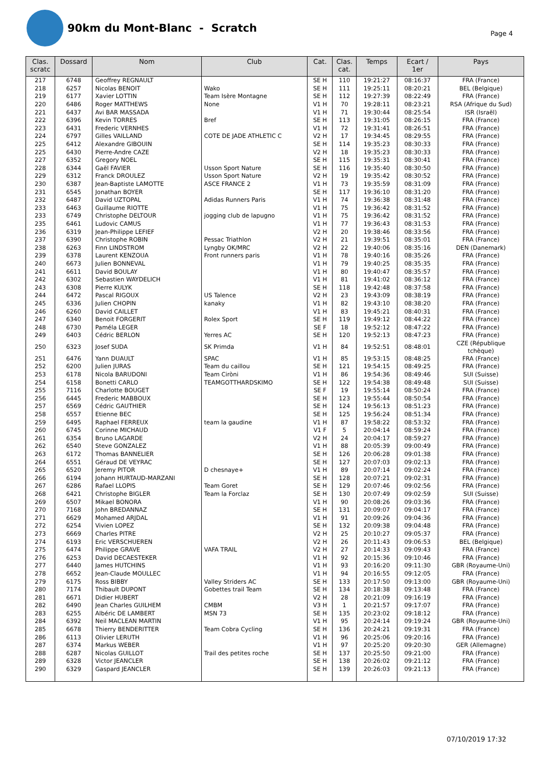90km du Mont-Blanc - Scratch
Page 4
| Clas. scratc | Dossard | Nom | Club | Cat. | Clas. cat. | Temps | Ecart / 1er | Pays |
| --- | --- | --- | --- | --- | --- | --- | --- | --- |
| 217 | 6748 | Geoffrey REGNAULT | | SE H | 110 | 19:21:27 | 08:16:37 | FRA (France) |
| 218 | 6257 | Nicolas BENOIT | Wako | SE H | 111 | 19:25:11 | 08:20:21 | BEL (Belgique) |
| 219 | 6177 | Xavier LOTTIN | Team Isère Montagne | SE H | 112 | 19:27:39 | 08:22:49 | FRA (France) |
| 220 | 6486 | Roger MATTHEWS | None | V1 H | 70 | 19:28:11 | 08:23:21 | RSA (Afrique du Sud) |
| 221 | 6437 | Avi BAR MASSADA | | V1 H | 71 | 19:30:44 | 08:25:54 | ISR (Israël) |
| 222 | 6396 | Kevin TORRES | Bref | SE H | 113 | 19:31:05 | 08:26:15 | FRA (France) |
| 223 | 6431 | Frederic VERNHES | | V1 H | 72 | 19:31:41 | 08:26:51 | FRA (France) |
| 224 | 6797 | Gilles VAILLAND | COTE DE JADE ATHLETIC C | V2 H | 17 | 19:34:45 | 08:29:55 | FRA (France) |
| 225 | 6412 | Alexandre GIBOUIN | | SE H | 114 | 19:35:23 | 08:30:33 | FRA (France) |
| 225 | 6430 | Pierre-Andre CAZE | | V2 H | 18 | 19:35:23 | 08:30:33 | FRA (France) |
| 227 | 6352 | Gregory NOEL | | SE H | 115 | 19:35:31 | 08:30:41 | FRA (France) |
| 228 | 6344 | Gaël FAVIER | Usson Sport Nature | SE H | 116 | 19:35:40 | 08:30:50 | FRA (France) |
| 229 | 6312 | Franck DROULEZ | Usson Sport Nature | V2 H | 19 | 19:35:42 | 08:30:52 | FRA (France) |
| 230 | 6387 | Jean-Baptiste LAMOTTE | ASCE FRANCE 2 | V1 H | 73 | 19:35:59 | 08:31:09 | FRA (France) |
| 231 | 6545 | Jonathan BOYER | | SE H | 117 | 19:36:10 | 08:31:20 | FRA (France) |
| 232 | 6487 | David UZTOPAL | Adidas Runners Paris | V1 H | 74 | 19:36:38 | 08:31:48 | FRA (France) |
| 233 | 6463 | Guillaume RIOTTE | | V1 H | 75 | 19:36:42 | 08:31:52 | FRA (France) |
| 233 | 6749 | Christophe DELTOUR | jogging club de lapugno | V1 H | 75 | 19:36:42 | 08:31:52 | FRA (France) |
| 235 | 6461 | Ludovic CAMUS | | V1 H | 77 | 19:36:43 | 08:31:53 | FRA (France) |
| 236 | 6319 | Jean-Philippe LEFIEF | | V2 H | 20 | 19:38:46 | 08:33:56 | FRA (France) |
| 237 | 6390 | Christophe ROBIN | Pessac Triathlon | V2 H | 21 | 19:39:51 | 08:35:01 | FRA (France) |
| 238 | 6263 | Finn LINDSTROM | Lyngby OK/MRC | V2 H | 22 | 19:40:06 | 08:35:16 | DEN (Danemark) |
| 239 | 6378 | Laurent KENZOUA | Front runners paris | V1 H | 78 | 19:40:16 | 08:35:26 | FRA (France) |
| 240 | 6673 | Julien BONNEVAL | | V1 H | 79 | 19:40:25 | 08:35:35 | FRA (France) |
| 241 | 6611 | David BOULAY | | V1 H | 80 | 19:40:47 | 08:35:57 | FRA (France) |
| 242 | 6302 | Sebastien WAYDELICH | | V1 H | 81 | 19:41:02 | 08:36:12 | FRA (France) |
| 243 | 6308 | Pierre KULYK | | SE H | 118 | 19:42:48 | 08:37:58 | FRA (France) |
| 244 | 6472 | Pascal RIGOUX | US Talence | V2 H | 23 | 19:43:09 | 08:38:19 | FRA (France) |
| 245 | 6336 | Julien CHOPIN | kanaky | V1 H | 82 | 19:43:10 | 08:38:20 | FRA (France) |
| 246 | 6260 | David CAILLET | | V1 H | 83 | 19:45:21 | 08:40:31 | FRA (France) |
| 247 | 6340 | Benoit FORGERIT | Rolex Sport | SE H | 119 | 19:49:12 | 08:44:22 | FRA (France) |
| 248 | 6730 | Paméla LEGER | | SE F | 18 | 19:52:12 | 08:47:22 | FRA (France) |
| 249 | 6403 | Cédric BERLON | Yerres AC | SE H | 120 | 19:52:13 | 08:47:23 | FRA (France) |
| 250 | 6323 | Josef SUDA | SK Primda | V1 H | 84 | 19:52:51 | 08:48:01 | CZE (République tchèque) |
| 251 | 6476 | Yann DUAULT | SPAC | V1 H | 85 | 19:53:15 | 08:48:25 | FRA (France) |
| 252 | 6200 | Julien JURAS | Team du caillou | SE H | 121 | 19:54:15 | 08:49:25 | FRA (France) |
| 253 | 6178 | Nicola BARUDONI | Team Ciròni | V1 H | 86 | 19:54:36 | 08:49:46 | SUI (Suisse) |
| 254 | 6158 | Bonetti CARLO | TEAMGOTTHARDSKIMO | SE H | 122 | 19:54:38 | 08:49:48 | SUI (Suisse) |
| 255 | 7116 | Charlotte BOUGET | | SE F | 19 | 19:55:14 | 08:50:24 | FRA (France) |
| 256 | 6445 | Frederic MABBOUX | | SE H | 123 | 19:55:44 | 08:50:54 | FRA (France) |
| 257 | 6569 | Cédric GAUTHIER | | SE H | 124 | 19:56:13 | 08:51:23 | FRA (France) |
| 258 | 6557 | Etienne BEC | | SE H | 125 | 19:56:24 | 08:51:34 | FRA (France) |
| 259 | 6495 | Raphael FERREUX | team la gaudine | V1 H | 87 | 19:58:22 | 08:53:32 | FRA (France) |
| 260 | 6745 | Corinne MICHAUD | | V1 F | 5 | 20:04:14 | 08:59:24 | FRA (France) |
| 261 | 6354 | Bruno LAGARDE | | V2 H | 24 | 20:04:17 | 08:59:27 | FRA (France) |
| 262 | 6540 | Steve GONZALEZ | | V1 H | 88 | 20:05:39 | 09:00:49 | FRA (France) |
| 263 | 6172 | Thomas BANNELIER | | SE H | 126 | 20:06:28 | 09:01:38 | FRA (France) |
| 264 | 6551 | Géraud DE VEYRAC | | SE H | 127 | 20:07:03 | 09:02:13 | FRA (France) |
| 265 | 6520 | Jeremy PITOR | D chesnaye+ | V1 H | 89 | 20:07:14 | 09:02:24 | FRA (France) |
| 266 | 6194 | Johann HURTAUD-MARZANI | | SE H | 128 | 20:07:21 | 09:02:31 | FRA (France) |
| 267 | 6286 | Rafael LLOPIS | Team Goret | SE H | 129 | 20:07:46 | 09:02:56 | FRA (France) |
| 268 | 6421 | Christophe BIGLER | Team la Forclaz | SE H | 130 | 20:07:49 | 09:02:59 | SUI (Suisse) |
| 269 | 6507 | Mikael BONORA | | V1 H | 90 | 20:08:26 | 09:03:36 | FRA (France) |
| 270 | 7168 | John BREDANNAZ | | SE H | 131 | 20:09:07 | 09:04:17 | FRA (France) |
| 271 | 6629 | Mohamed ARJDAL | | V1 H | 91 | 20:09:26 | 09:04:36 | FRA (France) |
| 272 | 6254 | Vivien LOPEZ | | SE H | 132 | 20:09:38 | 09:04:48 | FRA (France) |
| 273 | 6669 | Charles PITRE | | V2 H | 25 | 20:10:27 | 09:05:37 | FRA (France) |
| 274 | 6193 | Eric VERSCHUEREN | | V2 H | 26 | 20:11:43 | 09:06:53 | BEL (Belgique) |
| 275 | 6474 | Philippe GRAVE | VAFA TRAIL | V2 H | 27 | 20:14:33 | 09:09:43 | FRA (France) |
| 276 | 6253 | David DECAESTEKER | | V1 H | 92 | 20:15:36 | 09:10:46 | FRA (France) |
| 277 | 6440 | James HUTCHINS | | V1 H | 93 | 20:16:20 | 09:11:30 | GBR (Royaume-Uni) |
| 278 | 6652 | Jean-Claude MOULLEC | | V1 H | 94 | 20:16:55 | 09:12:05 | FRA (France) |
| 279 | 6175 | Ross BIBBY | Valley Striders AC | SE H | 133 | 20:17:50 | 09:13:00 | GBR (Royaume-Uni) |
| 280 | 7174 | Thibault DUPONT | Gobettes trail Team | SE H | 134 | 20:18:38 | 09:13:48 | FRA (France) |
| 281 | 6671 | Didier HUBERT | | V2 H | 28 | 20:21:09 | 09:16:19 | FRA (France) |
| 282 | 6490 | Jean Charles GUILHEM | CMBM | V3 H | 1 | 20:21:57 | 09:17:07 | FRA (France) |
| 283 | 6255 | Albéric DE LAMBERT | MSN 73 | SE H | 135 | 20:23:02 | 09:18:12 | FRA (France) |
| 284 | 6392 | Neil MACLEAN MARTIN | | V1 H | 95 | 20:24:14 | 09:19:24 | GBR (Royaume-Uni) |
| 285 | 6678 | Thierry BENDERITTER | Team Cobra Cycling | SE H | 136 | 20:24:21 | 09:19:31 | FRA (France) |
| 286 | 6113 | Olivier LERUTH | | V1 H | 96 | 20:25:06 | 09:20:16 | FRA (France) |
| 287 | 6374 | Markus WEBER | | V1 H | 97 | 20:25:20 | 09:20:30 | GER (Allemagne) |
| 288 | 6287 | Nicolas GUILLOT | Trail des petites roche | SE H | 137 | 20:25:50 | 09:21:00 | FRA (France) |
| 289 | 6328 | Victor JEANCLER | | SE H | 138 | 20:26:02 | 09:21:12 | FRA (France) |
| 290 | 6329 | Gaspard JEANCLER | | SE H | 139 | 20:26:03 | 09:21:13 | FRA (France) |
07/10/2019 17:32